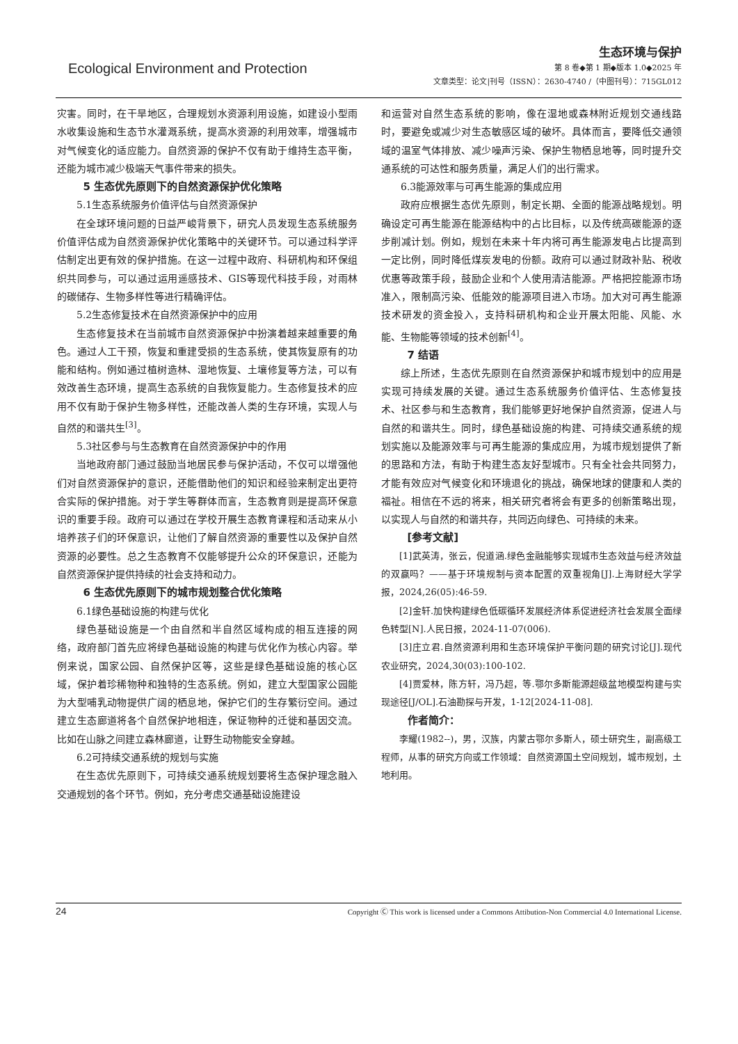Ecological Environment and Protection
生态环境与保护
第 8 卷◆第 1 期◆版本 1.0◆2025 年
文章类型：论文|刊号（ISSN）：2630-4740 /（中图刊号）：715GL012
灾害。同时，在干旱地区，合理规划水资源利用设施，如建设小型雨水收集设施和生态节水灌溉系统，提高水资源的利用效率，增强城市对气候变化的适应能力。自然资源的保护不仅有助于维持生态平衡，还能为城市减少极端天气事件带来的损失。
5 生态优先原则下的自然资源保护优化策略
5.1生态系统服务价值评估与自然资源保护
在全球环境问题的日益严峻背景下，研究人员发现生态系统服务价值评估成为自然资源保护优化策略中的关键环节。可以通过科学评估制定出更有效的保护措施。在这一过程中政府、科研机构和环保组织共同参与，可以通过运用遥感技术、GIS等现代科技手段，对雨林的碳储存、生物多样性等进行精确评估。
5.2生态修复技术在自然资源保护中的应用
生态修复技术在当前城市自然资源保护中扮演着越来越重要的角色。通过人工干预，恢复和重建受损的生态系统，使其恢复原有的功能和结构。例如通过植树造林、湿地恢复、土壤修复等方法，可以有效改善生态环境，提高生态系统的自我恢复能力。生态修复技术的应用不仅有助于保护生物多样性，还能改善人类的生存环境，实现人与自然的和谐共生<sup>[3]</sup>。
5.3社区参与与生态教育在自然资源保护中的作用
当地政府部门通过鼓励当地居民参与保护活动，不仅可以增强他们对自然资源保护的意识，还能借助他们的知识和经验来制定出更符合实际的保护措施。对于学生等群体而言，生态教育则是提高环保意识的重要手段。政府可以通过在学校开展生态教育课程和活动来从小培养孩子们的环保意识，让他们了解自然资源的重要性以及保护自然资源的必要性。总之生态教育不仅能够提升公众的环保意识，还能为自然资源保护提供持续的社会支持和动力。
6 生态优先原则下的城市规划整合优化策略
6.1绿色基础设施的构建与优化
绿色基础设施是一个由自然和半自然区域构成的相互连接的网络，政府部门首先应将绿色基础设施的构建与优化作为核心内容。举例来说，国家公园、自然保护区等，这些是绿色基础设施的核心区域，保护着珍稀物种和独特的生态系统。例如，建立大型国家公园能为大型哺乳动物提供广阔的栖息地，保护它们的生存繁衍空间。通过建立生态廊道将各个自然保护地相连，保证物种的迁徙和基因交流。比如在山脉之间建立森林廊道，让野生动物能安全穿越。
6.2可持续交通系统的规划与实施
在生态优先原则下，可持续交通系统规划要将生态保护理念融入交通规划的各个环节。例如，充分考虑交通基础设施建设
和运营对自然生态系统的影响，像在湿地或森林附近规划交通线路时，要避免或减少对生态敏感区域的破坏。具体而言，要降低交通领域的温室气体排放、减少噪声污染、保护生物栖息地等，同时提升交通系统的可达性和服务质量，满足人们的出行需求。
6.3能源效率与可再生能源的集成应用
政府应根据生态优先原则，制定长期、全面的能源战略规划。明确设定可再生能源在能源结构中的占比目标，以及传统高碳能源的逐步削减计划。例如，规划在未来十年内将可再生能源发电占比提高到一定比例，同时降低煤炭发电的份额。政府可以通过财政补贴、税收优惠等政策手段，鼓励企业和个人使用清洁能源。严格把控能源市场准入，限制高污染、低能效的能源项目进入市场。加大对可再生能源技术研发的资金投入，支持科研机构和企业开展太阳能、风能、水能、生物能等领域的技术创新<sup>[4]</sup>。
7 结语
综上所述，生态优先原则在自然资源保护和城市规划中的应用是实现可持续发展的关键。通过生态系统服务价值评估、生态修复技术、社区参与和生态教育，我们能够更好地保护自然资源，促进人与自然的和谐共生。同时，绿色基础设施的构建、可持续交通系统的规划实施以及能源效率与可再生能源的集成应用，为城市规划提供了新的思路和方法，有助于构建生态友好型城市。只有全社会共同努力，才能有效应对气候变化和环境退化的挑战，确保地球的健康和人类的福祉。相信在不远的将来，相关研究者将会有更多的创新策略出现，以实现人与自然的和谐共存，共同迈向绿色、可持续的未来。
[参考文献]
[1]武英涛，张云，倪道涵.绿色金融能够实现城市生态效益与经济效益的双赢吗？——基于环境规制与资本配置的双重视角[J].上海财经大学学报，2024,26(05):46-59.
[2]金轩.加快构建绿色低碳循环发展经济体系促进经济社会发展全面绿色转型[N].人民日报，2024-11-07(006).
[3]庄立君.自然资源利用和生态环境保护平衡问题的研究讨论[J].现代农业研究，2024,30(03):100-102.
[4]贾爱林，陈方轩，冯乃超，等.鄂尔多斯能源超级盆地模型构建与实现途径[J/OL].石油勘探与开发，1-12[2024-11-08].
作者简介：
李耀(1982--)，男，汉族，内蒙古鄂尔多斯人，硕士研究生，副高级工程师，从事的研究方向或工作领域：自然资源国土空间规划，城市规划，土地利用。
Copyright Ⓒ This work is licensed under a Commons Attibution-Non Commercial 4.0 International License. 24